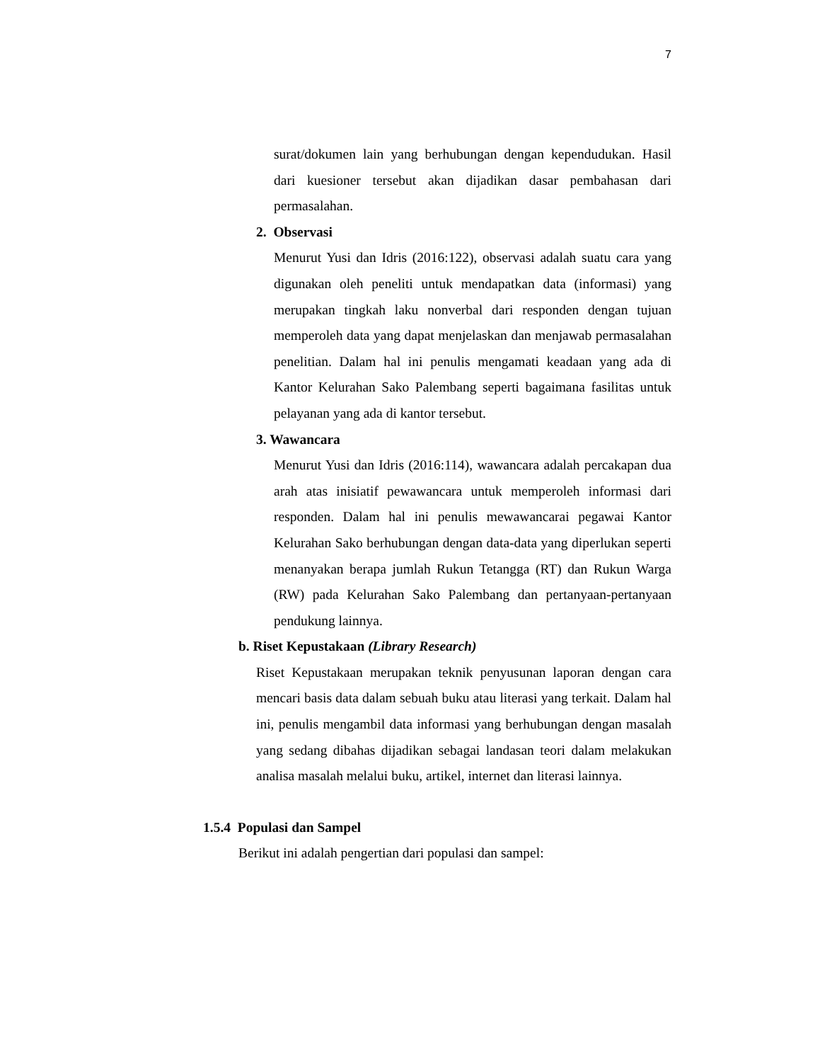7
surat/dokumen lain yang berhubungan dengan kependudukan. Hasil dari kuesioner tersebut akan dijadikan dasar pembahasan dari permasalahan.
2. Observasi
Menurut Yusi dan Idris (2016:122), observasi adalah suatu cara yang digunakan oleh peneliti untuk mendapatkan data (informasi) yang merupakan tingkah laku nonverbal dari responden dengan tujuan memperoleh data yang dapat menjelaskan dan menjawab permasalahan penelitian. Dalam hal ini penulis mengamati keadaan yang ada di Kantor Kelurahan Sako Palembang seperti bagaimana fasilitas untuk pelayanan yang ada di kantor tersebut.
3. Wawancara
Menurut Yusi dan Idris (2016:114), wawancara adalah percakapan dua arah atas inisiatif pewawancara untuk memperoleh informasi dari responden. Dalam hal ini penulis mewawancarai pegawai Kantor Kelurahan Sako berhubungan dengan data-data yang diperlukan seperti menanyakan berapa jumlah Rukun Tetangga (RT) dan Rukun Warga (RW) pada Kelurahan Sako Palembang dan pertanyaan-pertanyaan pendukung lainnya.
b. Riset Kepustakaan (Library Research)
Riset Kepustakaan merupakan teknik penyusunan laporan dengan cara mencari basis data dalam sebuah buku atau literasi yang terkait. Dalam hal ini, penulis mengambil data informasi yang berhubungan dengan masalah yang sedang dibahas dijadikan sebagai landasan teori dalam melakukan analisa masalah melalui buku, artikel, internet dan literasi lainnya.
1.5.4 Populasi dan Sampel
Berikut ini adalah pengertian dari populasi dan sampel: